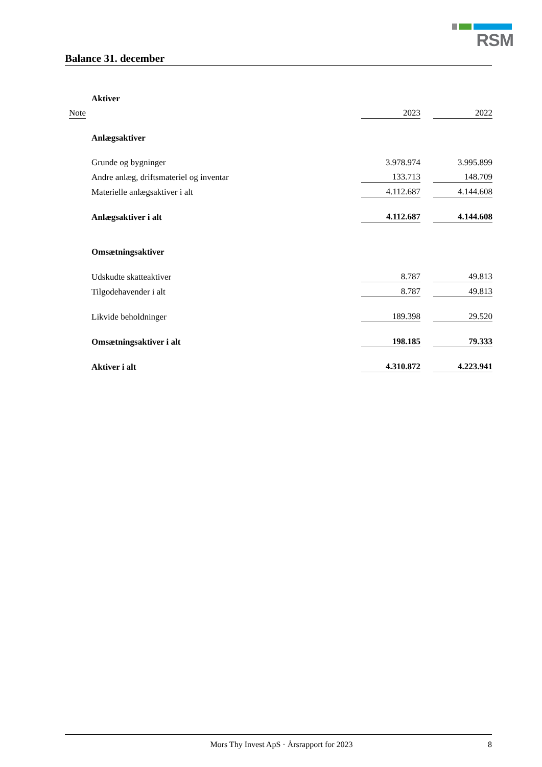RSM
Balance 31. december
| | Aktiver | | | |
| Note | | 2023 | | 2022 |
| | Anlægsaktiver | | | |
| | Grunde og bygninger | 3.978.974 | | 3.995.899 |
| | Andre anlæg, driftsmateriel og inventar | 133.713 | | 148.709 |
| | Materielle anlægsaktiver i alt | 4.112.687 | | 4.144.608 |
| | Anlægsaktiver i alt | 4.112.687 | | 4.144.608 |
| | Omsætningsaktiver | | | |
| | Udskudte skatteaktiver | 8.787 | | 49.813 |
| | Tilgodehavender i alt | 8.787 | | 49.813 |
| | Likvide beholdninger | 189.398 | | 29.520 |
| | Omsætningsaktiver i alt | 198.185 | | 79.333 |
| | Aktiver i alt | 4.310.872 | | 4.223.941 |
Mors Thy Invest ApS · Årsrapport for 2023 8